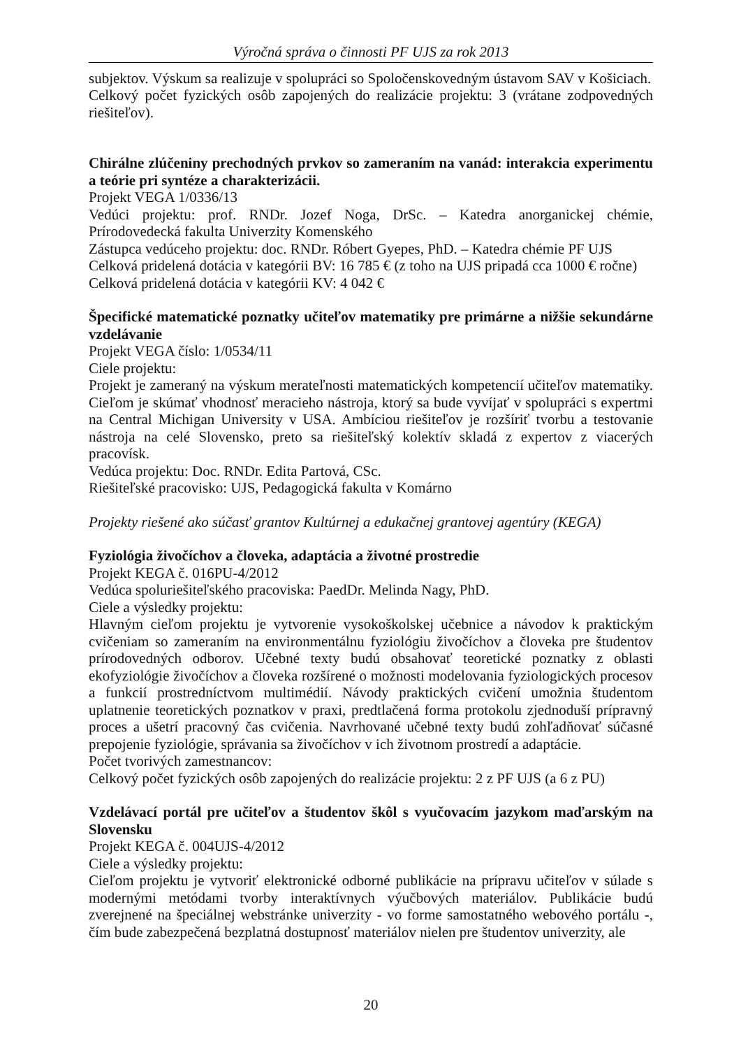Výročná správa o činnosti PF UJS za rok 2013
subjektov. Výskum sa realizuje v spolupráci so Spoločenskovedným ústavom SAV v Košiciach.
Celkový počet fyzických osôb zapojených do realizácie projektu: 3 (vrátane zodpovedných riešiteľov).
Chirálne zlúčeniny prechodných prvkov so zameraním na vanád: interakcia experimentu a teórie pri syntéze a charakterizácii.
Projekt VEGA 1/0336/13
Vedúci projektu: prof. RNDr. Jozef Noga, DrSc. – Katedra anorganickej chémie, Prírodovedecká fakulta Univerzity Komenského
Zástupca vedúceho projektu: doc. RNDr. Róbert Gyepes, PhD. – Katedra chémie PF UJS
Celková pridelená dotácia v kategórii BV: 16 785 € (z toho na UJS pripadá cca 1000 € ročne)
Celková pridelená dotácia v kategórii KV: 4 042 €
Špecifické matematické poznatky učiteľov matematiky pre primárne a nižšie sekundárne vzdelávanie
Projekt VEGA číslo: 1/0534/11
Ciele projektu:
Projekt je zameraný na výskum merateľnosti matematických kompetencií učiteľov matematiky. Cieľom je skúmať vhodnosť meracieho nástroja, ktorý sa bude vyvíjať v spolupráci s expertmi na Central Michigan University v USA. Ambíciou riešiteľov je rozšíriť tvorbu a testovanie nástroja na celé Slovensko, preto sa riešiteľský kolektív skladá z expertov z viacerých pracovísk.
Vedúca projektu: Doc. RNDr. Edita Partová, CSc.
Riešiteľské pracovisko: UJS, Pedagogická fakulta v Komárno
Projekty riešené ako súčasť grantov Kultúrnej a edukačnej grantovej agentúry (KEGA)
Fyziológia živočíchov a človeka, adaptácia a životné prostredie
Projekt KEGA č. 016PU-4/2012
Vedúca spoluriešiteľského pracoviska: PaedDr. Melinda Nagy, PhD.
Ciele a výsledky projektu:
Hlavným cieľom projektu je vytvorenie vysokoškolskej učebnice a návodov k praktickým cvičeniam so zameraním na environmentálnu fyziológiu živočíchov a človeka pre študentov prírodovedných odborov. Učebné texty budú obsahovať teoretické poznatky z oblasti ekofyziológie živočíchov a človeka rozšírené o možnosti modelovania fyziologických procesov a funkcií prostredníctvom multimédií. Návody praktických cvičení umožnia študentom uplatnenie teoretických poznatkov v praxi, predtlačená forma protokolu zjednoduší prípravný proces a ušetrí pracovný čas cvičenia. Navrhované učebné texty budú zohľadňovať súčasné prepojenie fyziológie, správania sa živočíchov v ich životnom prostredí a adaptácie.
Počet tvorivých zamestnancov:
Celkový počet fyzických osôb zapojených do realizácie projektu: 2 z PF UJS (a 6 z PU)
Vzdelávací portál pre učiteľov a študentov škôl s vyučovacím jazykom maďarským na Slovensku
Projekt KEGA č. 004UJS-4/2012
Ciele a výsledky projektu:
Cieľom projektu je vytvoriť elektronické odborné publikácie na prípravu učiteľov v súlade s modernými metódami tvorby interaktívnych výučbových materiálov. Publikácie budú zverejnené na špeciálnej webstránke univerzity - vo forme samostatného webového portálu -, čím bude zabezpečená bezplatná dostupnosť materiálov nielen pre študentov univerzity, ale
20